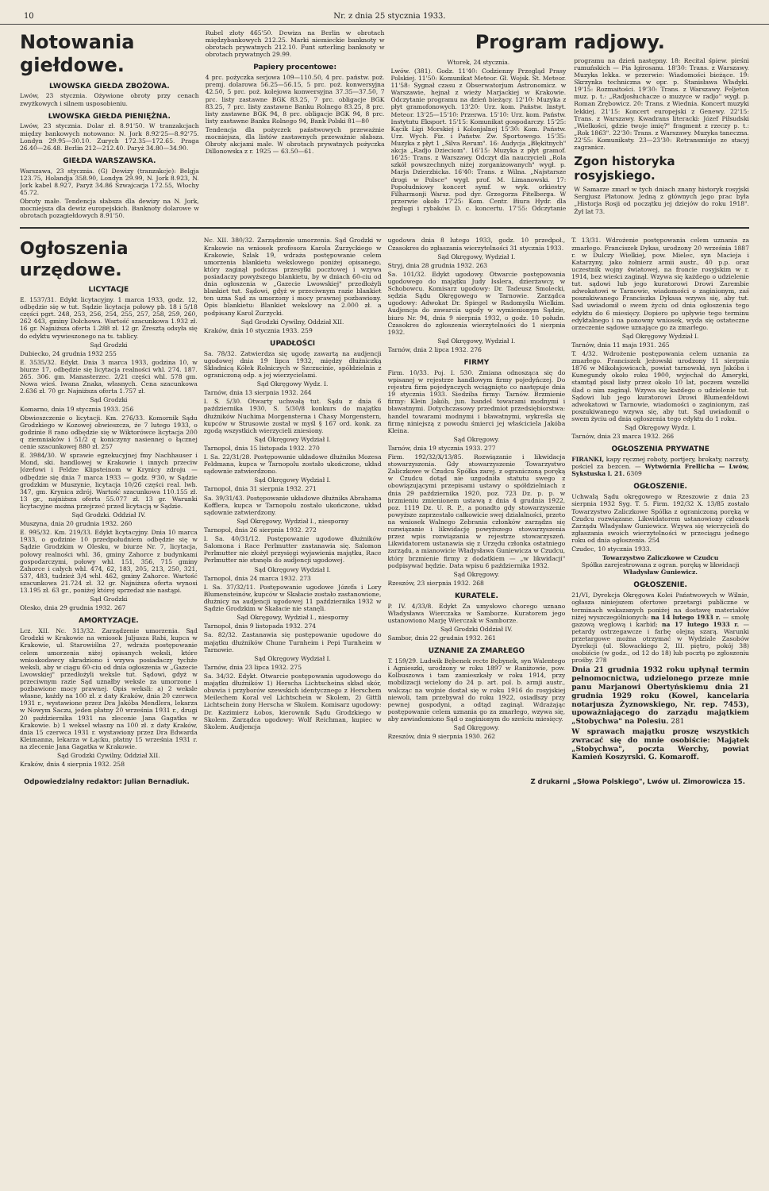10 Nr. z dnia 25 stycznia 1933.
Notowania giełdowe.
LWOWSKA GIEŁDA ZBOŻOWA.
Lwów, 23 stycznia. Ożywione obroty przy cenach zwyżkowych i silnem usposobieniu.
LWOWSKA GIEŁDA PIENIĘŻNA.
Lwów, 23 stycznia. Dolar zł. 8.91'50. W tranzakcjach między bankowych notowano: N. Jork 8.92'25—8.92'75. Londyn 29.95—30.10. Zurych 172.35—172.65. Praga 26.40—26.48. Berlin 212—212.40. Paryż 34.80—34.90.
GIEŁDA WARSZAWSKA.
Warszawa, 23 stycznia. (G) Dewizy (tranzakcje): Belgja 123.75, Holandja 358.90, Londyn 29.99, N. Jork 8.923, N. Jork kabel 8.927, Paryż 34.86 Szwajcarja 172.55, Włochy 45.72.
Obroty małe. Tendencja słabsza dla dewizy na N. Jork, mocniejsza dla dewiz europejskich. Banknoty dolarowe w obrotach pozagiełdowych 8.91'50.
Rubel złoty 465'50. Dewiza na Berlin w obrotach międzybankowych 212.25. Marki niemieckie banknoty w obrotach prywatnych 212.10. Funt szterling banknoty w obrotach prywatnych 29.99.
Papiery procentowe:
4 prc. pożyczka serjowa 109—110.50, 4 prc. państw. poż. premj. dolarowa 56.25—56.15, 5 prc. poż. konwersyjna 42.50, 5 prc. poż. kolejowa konwersyjna 37.35—37.50, 7 prc. listy zastawne BGK 83.25, 7 prc. obligacje BGK 83.25, 7 prc. listy zastawne Banku Rolnego 83.25, 8 prc. listy zastawne BGK 94, 8 prc. obligacje BGK 94, 8 prc. listy zastawne Banku Rolnego 94, Bank Polski 81—80
Tendencja dla pożyczek państwowych przeważnie mocniejsza, dla listów zastawnych przeważnie słabsza. Obroty akcjami małe. W obrotach prywatnych pożyczka Dillonowska z r. 1925 — 63.50—61.
Program radjowy.
Wtorek, 24 stycznia.
Lwów. (381). Godz. 11'40: Codzienny Przegląd Prasy Polskiej. 11'50: Komunikat Meteor. Gł. Wojsk. St. Meteor. 11'58: Sygnał czasu z Obserwatorjum Astronomicz. w Warszawie, hejnał z wieży Marjackiej w Krakowie. Odczytanie programu na dzień bieżący. 12'10: Muzyka z płyt gramofonowych. 13'20: Urz. kom. Państw. Instyt. Meteor. 13'25—15'10: Przerwa. 15'10: Urz. kom. Państw. Instytutu Eksport. 15'15: Komunikat gospodarczy. 15'25: Kącik Ligi Morskiej i Kolonjalnej 15'30: Kom. Państw. Urz. Wych. Fiz. i Państw. Zw. Sportowego. 15'35: Muzyka z płyt 1 „Silva Rerum". 16: Audycja „Błękitnych" akcja „Radjo Dzieciom". 16'15: Muzyka z płyt gramof. 16'25: Trans. z Warszawy. Odczyt dla nauczycieli „Rola szkół powszechnych niżej zorganizowanych" wygł. p. Marja Dzierzbicka. 16'40: Trans. z Wilna. „Najstarsze drogi w Polsce" wygł. prof. M. Limanowski. 17: Popołudniowy koncert symf. w wyk. orkiestry Filharmonji Warsz. pod dyr. Grzegorza Fitelberga. W przerwie około 17'25: Kom. Centr. Biura Hydr. dla żeglugi i rybaków. D. c. koncertu. 17'55: Odczytanie programu na dzień następny. 18: Recital śpiew. pieśni rumuńskich — Pia Igirosanu. 18'30: Trans. z Warszawy. Muzyka lekka. w przerwie: Wiadomości bieżące. 19: Skrzynka techniczna w opr. p. Stanisława Władyki. 19'15: Rozmaitości. 19'30: Trans. z Warszawy. Feljeton muz. p. t.: „Radjosłuchacze o muzyce w radjo" wygł. p. Roman Zrębowicz. 20: Trans. z Wiednia. Koncert muzyki lekkiej. 21'15: Koncert europejski z Genewy. 22'15: Trans. z Warszawy. Kwadrans literacki: Józef Piłsudski „Wielkości, gdzie twoje imię?" fragment z rzeczy p. t.: „Rok 1863". 22'30: Trans. z Warszawy. Muzyka taneczna. 22'55: Komunikaty. 23—23'30: Retransmisje ze stacyj zagranicz.
Zgon historyka rosyjskiego.
W Samarze zmarł w tych dniach znany historyk rosyjski Sergjusz Płatonow. Jedną z głównych jego prac była „Historja Rosji od początku jej dziejów do roku 1918". Żył lat 73.
Ogłoszenia urzędowe.
LICYTACJE
E. 1537/31. Edykt licytacyjny. 1 marca 1933, godz. 12, odbędzie się w tut. Sądzie licytacja połowy pb. 18 i 5/18 części pgrt. 248, 253, 256, 254, 255, 257, 258, 259, 260, 262 443, gminy Dołchowa. Wartość szacunkowa 1.932 zł. 16 gr. Najniższa oferta 1.288 zł. 12 gr. Zresztą odsyła się do edyktu wywieszonego na ts. tablicy.
Sąd Grodzki
Dubiecko, 24 grudnia 1932 255
E. 3535/32. Edykt. Dnia 3 marca 1933, godzina 10, w biurze 17, odbędzie się licytacja realności whl. 274. 187. 265. 306. gm. Manasterzec. 2/21 części whl. 578 gm. Nowa wieś. Iwana Znaka, własnych. Cena szacunkowa 2.636 zł. 70 gr. Najniższa oferta 1.757 zł.
Sąd Grodzki
Komarno, dnia 19 stycznia 1933. 256
Obwieszczenie o licytacji. Km. 276/33. Komornik Sądu Grodzkiego w Kozowej obwieszcza, że 7 lutego 1933, o godzinie 8 rano odbędzie się w Wiktorówce licytacja 200 q ziemniaków i 51/2 q koniczyny nasiennej o łącznej cenie szacunkowej 880 zł. 257
E. 3984/30. W sprawie egzekucyjnej fmy Nachhauser i Mond, ski. handlowej w Krakowie i innych przeciw Józefowi i Feldze Klipsteinom w Krynicy zdroju — odbędzie się dnia 7 marca 1933 — godz. 9'30, w Sądzie grodzkim w Muszynie, licytacja 10/26 części real. lwh. 347, gm. Krynica zdrój. Wartość szacunkowa 110.155 zł. 13 gr., najniższa oferta 55.077 zł. 13 gr. Warunki licytacyjne można przejrzeć przed licytacją w Sądzie.
Sąd Grodzki. Oddział IV.
Muszyna, dnia 20 grudnia 1932. 260
E. 995/32. Km. 219/33. Edykt licytacyjny. Dnia 10 marca 1933, o godzinie 10 przedpołudniem odbędzie się w Sądzie Grodzkim w Olesku, w biurze Nr. 7, licytacja, połowy realności whl. 36, gminy Zahorce z budynkami gospodarczymi, połowy whl. 151, 356, 715 gminy Zahorce i całych whl. 474, 62, 183, 205, 213, 250, 321, 537, 483, tudzież 3/4 whl. 462, gminy Zahorce. Wartość szacunkowa 21.724 zł. 32 gr. Najniższa oferta wynosi 13.195 zł. 63 gr., poniżej której sprzedaż nie nastąpi.
Sąd Grodzki
Olesko, dnia 29 grudnia 1932. 267
AMORTYZACJE.
Lcz. XII. Nc. 313/32. Zarządzenie umorzenia. Sąd Grodzki w Krakowie na wniosek Juljusza Rabi, kupca w Krakowie, ul. Starowiślna 27, wdraża postępowanie celem umorzenia niżej opisanych weksli, które wnioskodawcy skradziono i wzywa posiadaczy tychże weksli, aby w ciągu 60-ciu od dnia ogłoszenia w „Gazecie Lwowskiej" przedłożyli weksle tut. Sądowi, gdyż w przeciwnym razie Sąd uznałby weksle za umorzone i pozbawione mocy prawnej. Opis weksli: a) 2 weksle własne, każdy na 100 zł. z daty Kraków, dnia 20 czerwca 1931 r., wystawione przez Dra Jakóba Mendlera, lekarza w Nowym Saczu, jeden płatny 20 września 1931 r., drugi 20 października 1931 na zlecenie Jana Gagatka w Krakowie. b) 1 weksel własny na 100 zł. z daty Kraków, dnia 15 czerwca 1931 r. wystawiony przez Dra Edwarda Kleimanna, lekarza w Łącku, płatny 15 września 1931 r. na zlecenie Jana Gagatka w Krakowie.
Sąd Grodzki Cywilny, Oddział XII.
Kraków, dnia 4 sierpnia 1932. 258
Nc. XII. 380/32. Zarządzenie umorzenia. Sąd Grodzki w Krakowie na wniosek profesora Karola Zurzyckiego w Krakowie, Szlak 19, wdraża postępowanie celem umorzenia blankietu wekslowego poniżej opisanego, który zaginął podczas przesyłki pocztowej i wzywa posiadaczy powyższego blankietu, by w dniach 60-ciu od dnia ogłoszenia w „Gazecie Lwowskiej" przedłożyli blankiet tut. Sądowi, gdyż w przeciwnym razie blankiet ten uzna Sąd za umorzony i mocy prawnej pozbawiony. Opis blankietu: Blankiet wekslowy na 2.000 zł. a podpisany Karol Zurzycki.
Sąd Grodzki Cywilny, Oddział XII.
Kraków, dnia 10 stycznia 1933. 259
UPADŁOŚCI
Sa. 78/32. Zatwierdza się ugodę zawartą na audjencji ugodowej dnia 19 lipca 1932, między dłużniczką Składnicą Kółek Rolniczych w Szczucinie, spółdzielnia z ograniczoną odp. a jej wierzycielami.
Sąd Okręgowy Wydz. I.
Tarnów, dnia 13 sierpnia 1932. 264
I. S. 5/30. Otwarty uchwałą tut. Sądu z dnia 6 października 1930, S. 5/30/8 konkurs do majątku dłużników Nuchima Morgensterna i Chasy Morgenstern, kupców w Strusowie został w myśl § 167 ord. konk. za zgodą wszystkich wierzycieli zniesiony.
Sąd Okręgowy Wydział I.
Tarnopol, dnia 15 listopada 1932. 270
I. Sa. 22/31/28. Postępowanie układowe dłużnika Mozesa Feldmana, kupca w Tarnopolu zostało ukończone, układ sądownie zatwierdzono.
Sąd Okręgowy Wydział I.
Tarnopol, dnia 31 sierpnia 1932. 271
Sa. 39/31/43. Postępowanie układowe dłużnika Abrahama Kofflera, kupca w Tarnopolu zostało ukończone, układ sądownie zatwierdzony.
Sąd Okręgowy, Wydział I., niesporny
Tarnopol, dnia 26 sierpnia 1932. 272
I. Sa. 40/31/12. Postępowanie ugodowe dłużników Salomona i Race Perlmutter zastanawia się. Salomon Perlmutter nie złożył przysięgi wyjawienia majątku, Race Perlmutter nie stanęła do audjencji ugodowej.
Sąd Okręgowy Wydział I.
Tarnopol, dnia 24 marca 1932. 273
I. Sa. 37/32/11. Postępowanie ugodowe Józefa i Lory Blumensteinów, kupców w Skałacie zostało zastanowione, dłużnicy na audjencji ugodowej 11 października 1932 w Sądzie Grodzkim w Skałacie nie stanęli.
Sąd Okręgowy, Wydział I., niesporny
Tarnopol, dnia 9 listopada 1932. 274
Sa. 82/32. Zastanawia się postępowanie ugodowe do majątku dłużników Chune Turnheim i Pepi Turnheim w Tarnowie.
Sąd Okręgowy Wydział I.
Tarnów, dnia 23 lipca 1932. 275
Sa. 34/32. Edykt. Otwarcie postępowania ugodowego do majątku dłużników 1) Herscha Lichtscheina skład skór, obuwia i przyborów szewskich identycznego z Herschem Meilechem Koral vel Lichtschein w Skolem, 2) Gittli Lichtschein żony Herscha w Skolem. Komisarz ugodowy: Dr. Kazimierz Łobos, kierownik Sądu Grodzkiego w Skolem. Zarządca ugodowy: Wolf Reichman, kupiec w Skolem. Audjencja
ugodowa dnia 8 lutego 1933, godz. 10 przedpoł., Czasokres do zgłaszania wierzytelności 31 stycznia 1933.
Sąd Okręgowy, Wydział I.
Stryj, dnia 28 grudnia 1932. 263
Sa. 101/32. Edykt ugodowy. Otwarcie postępowania ugodowego do majątku Judy Isslera, dzierżawcy, w Schobowcu. Komisarz ugodowy: Dr. Tadeusz Smolecki, sędzia Sądu Okręgowego w Tarnowie. Zarządca ugodowy: Adwokat Dr. Spiegel w Radomyślu Wielkim. Audjencja do zawarcia ugody w wymienionym Sądzie, biuro Nr. 94, dnia 9 sierpnia 1932, o godz. 10 połudn. Czasokres do zgłoszenia wierzytelności do 1 sierpnia 1932.
Sąd Okręgowy, Wydział I.
Tarnów, dnia 2 lipca 1932. 276
FIRMY
Firm. 10/33. Poj. I. 530. Zmiana odnosząca się do wpisanej w rejestrze handlowym firmy pojedyńczej. Do rejestru firm pojedynczych wciągnięto co następuje dnia 19 stycznia 1933. Siedziba firmy: Tarnów. Brzmienie firmy: Klein Jakób, jun. handel towarami modnymi i bławatnymi. Dotychczasowy przedmiot przedsiębiorstwa: handel towarami modnymi i bławatnymi, wykreśla się firmę niniejszą z powodu śmierci jej właściciela Jakóba Kleina.
Sąd Okręgowy.
Tarnów, dnia 19 stycznia 1933. 277
Firm. 192/32/X/13/85. Rozwiązanie i likwidacja stowarzyszenia. Gdy stowarzyszenie Towarzystwo Zaliczkowe w Czudcu Spółka zarej. z ograniczoną poręką w Czudcu dotąd nie uzgodniła statutu swego z obowiązującymi przepisami ustawy o spółdzielniach z dnia 29 października 1920, poz. 723 Dz. p. p. w brzmieniu zmienionem ustawą z dnia 4 grudnia 1922, poz. 1119 Dz. U. R. P., a ponadto gdy stowarzyszenie powyższe zaprzestało całkowicie swej działalności, przeto na wniosek Walnego Zebrania członków zarządza się rozwiązanie i likwidację powyższego stowarzyszenia przez wpis rozwiązania w rejestrze stowarzyszeń. Likwidatorem ustanawia się z Urzędu członka ostatniego zarządu, a mianowicie Władysława Guniewicza w Czudcu, który brzmienie firmy z dodatkiem — „w likwidacji" podpisywać będzie. Data wpisu 6 października 1932.
Sąd Okręgowy.
Rzeszów, 23 sierpnia 1932. 268
KURATELE.
P. IV. 4/33/8. Edykt Za umysłowo chorego uznano Władysława Wierczaka w Samborze. Kuratorem jego ustanowiono Marję Wierczak w Samborze.
Sąd Grodzki Oddział IV.
Sambor, dnia 22 grudnia 1932. 261
UZNANIE ZA ZMARŁEGO
T. 159/29. Ludwik Bębenek recte Bębynek, syn Walentego i Agnieszki, urodzony w roku 1897 w Raniżowie, pow. Kolbuszowa i tam zamieszkały w roku 1914, przy mobilizacji wcielony do 24 p. art. pol. b. armji austr., walcząc na wojnie dostał się w roku 1916 do rosyjskiej niewoli, tam przebywał do roku 1922, osiadłszy przy pewnej gospodyni, a odtąd zaginął. Wdrażając postępowanie celem uznania go za zmarłego, wzywa się, aby zawiadomiono Sąd o zaginionym do sześciu miesięcy.
Sąd Okręgowy.
Rzeszów, dnia 9 sierpnia 1930. 262
T. 13/31. Wdrożenie postępowania celem uznania za zmarłego. Franciszek Dykas, urodzony 20 września 1887 r. w Dulczy Wielkiej, pow. Mielec, syn Macieja i Katarzyny, jako żołnierz armii austr., 40 p.p. oraz uczestnik wojny światowej, na froncie rosyjskim w r. 1914, bez wieści zaginął. Wzywa się każdego o udzielenie tut. sądowi lub jego kuratorowi Drowi Zarembie adwokatowi w Tarnowie, wiadomości o zaginionym, zaś poszukiwanego Franciszka Dykasa wzywa się, aby tut. Sad uwiadomił o swem życiu od dnia ogłoszenia tego edyktu do 6 miesięcy. Dopiero po upływie tego terminu edyktalnego i na ponowny wniosek, wyda się ostateczne orzeczenie sądowe uznające go za zmarłego.
Sąd Okręgowy Wydział I.
Tarnów, dnia 11 maja 1931. 265
T. 4/32. Wdrożenie postępowania celem uznania za zmarłego. Franciszek Jeżowski urodzony 11 sierpnia 1876 w Mikołajowicach, powiat tarnowski, syn Jakóba i Kunegundy około roku 1900, wyjechał do Ameryki, stamtąd pisał listy przez około 10 lat, poczem wszelki ślad o nim zaginął. Wzywa się każdego o udzielenie tut. Sądowi lub jego kuratorowi Drowi Blumenfeldowi adwokatowi w Tarnowie, wiadomości o zaginionym, zaś poszukiwanego wzywa się, aby tut. Sąd uwiadomił o swem życiu od dnia ogłoszenia tego edyktu do 1 roku.
Sąd Okręgowy Wydz. I.
Tarnów, dnia 23 marca 1932. 266
OGŁOSZENIA PRYWATNE
FIRANKI, kapy ręcznej roboty, portjery, brokaty, narzuty, pościel za bezcen. — Wytwórnia Frellicha — Lwów, Sykstuska l. 21. 6309
OGŁOSZENIE.
Uchwałą Sądu okręgowego w Rzeszowie z dnia 23 sierpnia 1932 Syg. T. 5. Firm. 192/32 X. 13/85 zostało Towarzystwo Zaliczkowe Spółka z ograniczoną poręką w Czudcu rozwiązane. Likwidatorem ustanowiony członek Zarządu Władysław Guniewicz. Wzywa się wierzycieli do zgłaszania swoich wierzytelności w przeciągu jednego roku od dnia ogłoszenia. 254
Czudec, 10 stycznia 1933.
Towarzystwo Zaliczkowe w Czudcu
Spółka zarejestrowana z ogran. poręką w likwidacji
Władysław Guniewicz.
OGŁOSZENIE.
21/VI, Dyrekcja Okręgowa Kolei Państwowych w Wilnie, ogłasza niniejszem ofertowe przetargi publiczne w terminach wskazanych poniżej na dostawę materiałów niżej wyszczególnionych: na 14 lutego 1933 r. — smołę gazową węglową i karbid; na 17 lutego 1933 r. — petardy ostrzegawcze i farbę olejną szarą. Warunki przetargowe można otrzymać w Wydziale Zasobów Dyrekcji (ul. Słowackiego 2, III. piętro, pokój 38) osobiście (w godz., od 12 do 18) lub pocztą po zgłoszeniu prośby. 278
Dnia 21 grudnia 1932 roku upłynął termin pełnomocnictwa, udzielonego przeze mnie panu Marjanowi Obertyńskiemu dnia 21 grudnia 1929 roku (Kowel, kancelaria notarjusza Żyznowskiego, Nr. rep. 7453), upoważniającego do zarządu majątkiem „Stobychwa" na Polesiu. 281
W sprawach majątku proszę wszystkich zwracać się do mnie osobiście: Majątek „Stobychwa", poczta Werchy, powiat Kamień Koszyrski. G. Komaroff.
Odpowiedzialny redaktor: Julian Bernadiuk. Z drukarni „Słowa Polskiego", Lwów ul. Zimorowicza 15.